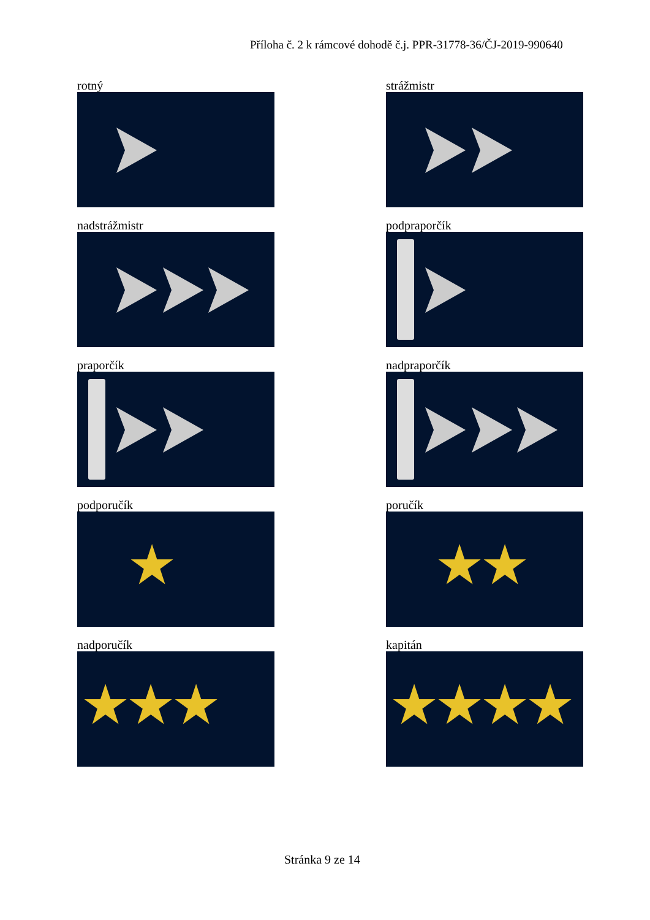Příloha č. 2 k rámcové dohodě č.j. PPR-31778-36/ČJ-2019-990640
rotný
strážmistr
nadstrážmistr
podpraporčík
praporčík
nadpraporčík
podporučík
★
poručík
★
★
nadporučík
★
★
★
kapitán
★
★
★
★
Stránka 9 ze 14